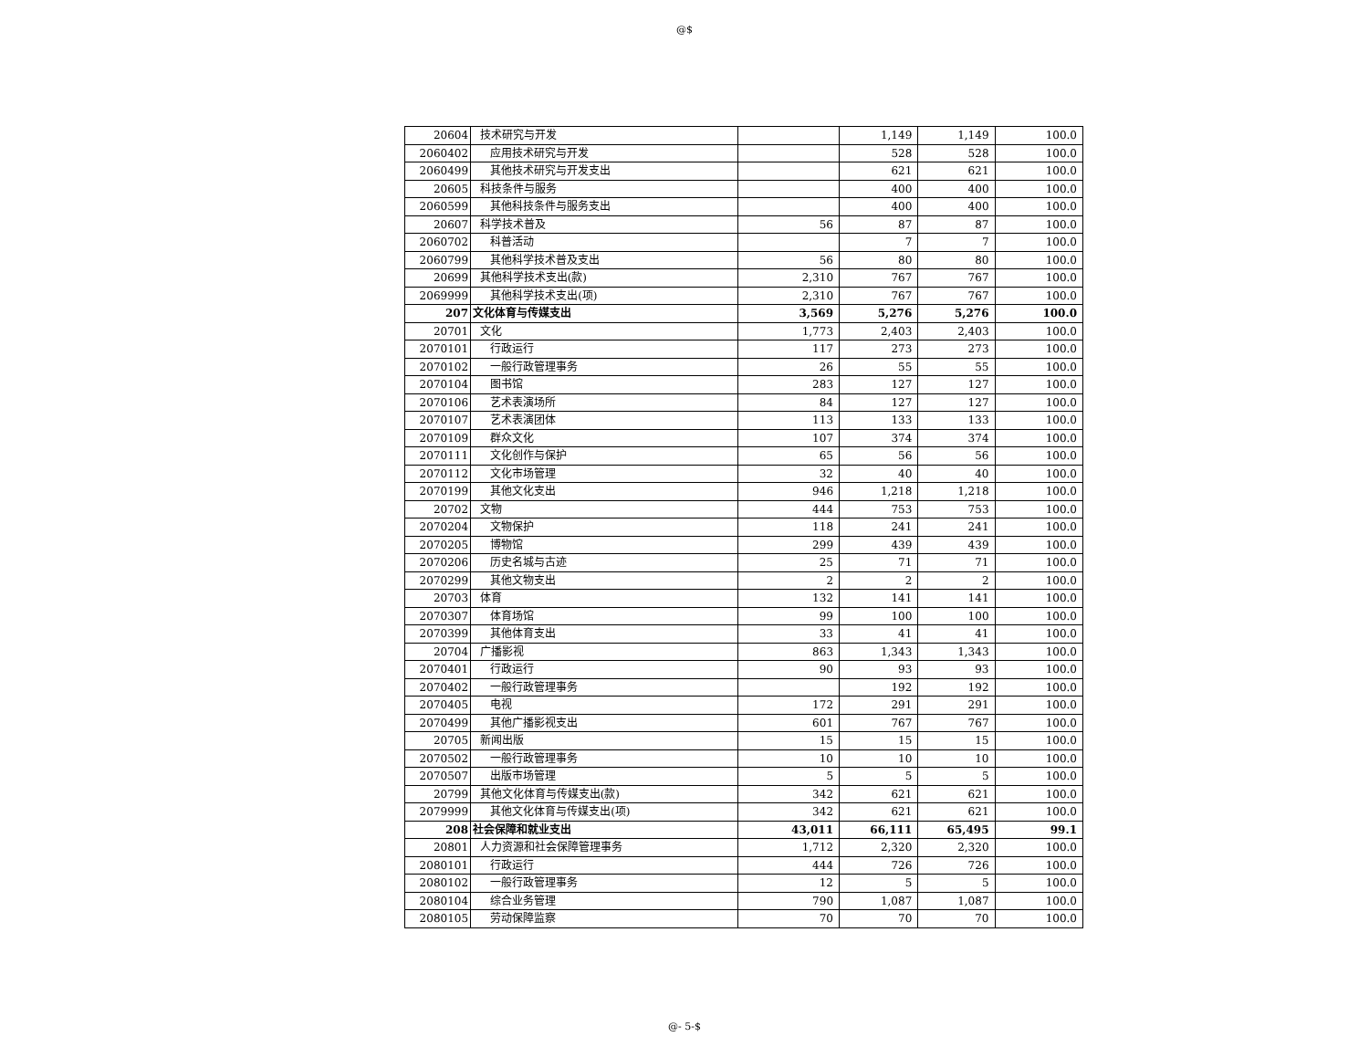@$
| 20604 | 技术研究与开发 | | 1,149 | 1,149 | 100.0 |
| 2060402 | 应用技术研究与开发 | | 528 | 528 | 100.0 |
| 2060499 | 其他技术研究与开发支出 | | 621 | 621 | 100.0 |
| 20605 | 科技条件与服务 | | 400 | 400 | 100.0 |
| 2060599 | 其他科技条件与服务支出 | | 400 | 400 | 100.0 |
| 20607 | 科学技术普及 | 56 | 87 | 87 | 100.0 |
| 2060702 | 科普活动 | | 7 | 7 | 100.0 |
| 2060799 | 其他科学技术普及支出 | 56 | 80 | 80 | 100.0 |
| 20699 | 其他科学技术支出(款) | 2,310 | 767 | 767 | 100.0 |
| 2069999 | 其他科学技术支出(项) | 2,310 | 767 | 767 | 100.0 |
| 207 | 文化体育与传媒支出 | 3,569 | 5,276 | 5,276 | 100.0 |
| 20701 | 文化 | 1,773 | 2,403 | 2,403 | 100.0 |
| 2070101 | 行政运行 | 117 | 273 | 273 | 100.0 |
| 2070102 | 一般行政管理事务 | 26 | 55 | 55 | 100.0 |
| 2070104 | 图书馆 | 283 | 127 | 127 | 100.0 |
| 2070106 | 艺术表演场所 | 84 | 127 | 127 | 100.0 |
| 2070107 | 艺术表演团体 | 113 | 133 | 133 | 100.0 |
| 2070109 | 群众文化 | 107 | 374 | 374 | 100.0 |
| 2070111 | 文化创作与保护 | 65 | 56 | 56 | 100.0 |
| 2070112 | 文化市场管理 | 32 | 40 | 40 | 100.0 |
| 2070199 | 其他文化支出 | 946 | 1,218 | 1,218 | 100.0 |
| 20702 | 文物 | 444 | 753 | 753 | 100.0 |
| 2070204 | 文物保护 | 118 | 241 | 241 | 100.0 |
| 2070205 | 博物馆 | 299 | 439 | 439 | 100.0 |
| 2070206 | 历史名城与古迹 | 25 | 71 | 71 | 100.0 |
| 2070299 | 其他文物支出 | 2 | 2 | 2 | 100.0 |
| 20703 | 体育 | 132 | 141 | 141 | 100.0 |
| 2070307 | 体育场馆 | 99 | 100 | 100 | 100.0 |
| 2070399 | 其他体育支出 | 33 | 41 | 41 | 100.0 |
| 20704 | 广播影视 | 863 | 1,343 | 1,343 | 100.0 |
| 2070401 | 行政运行 | 90 | 93 | 93 | 100.0 |
| 2070402 | 一般行政管理事务 | | 192 | 192 | 100.0 |
| 2070405 | 电视 | 172 | 291 | 291 | 100.0 |
| 2070499 | 其他广播影视支出 | 601 | 767 | 767 | 100.0 |
| 20705 | 新闻出版 | 15 | 15 | 15 | 100.0 |
| 2070502 | 一般行政管理事务 | 10 | 10 | 10 | 100.0 |
| 2070507 | 出版市场管理 | 5 | 5 | 5 | 100.0 |
| 20799 | 其他文化体育与传媒支出(款) | 342 | 621 | 621 | 100.0 |
| 2079999 | 其他文化体育与传媒支出(项) | 342 | 621 | 621 | 100.0 |
| 208 | 社会保障和就业支出 | 43,011 | 66,111 | 65,495 | 99.1 |
| 20801 | 人力资源和社会保障管理事务 | 1,712 | 2,320 | 2,320 | 100.0 |
| 2080101 | 行政运行 | 444 | 726 | 726 | 100.0 |
| 2080102 | 一般行政管理事务 | 12 | 5 | 5 | 100.0 |
| 2080104 | 综合业务管理 | 790 | 1,087 | 1,087 | 100.0 |
| 2080105 | 劳动保障监察 | 70 | 70 | 70 | 100.0 |
@- 5-$